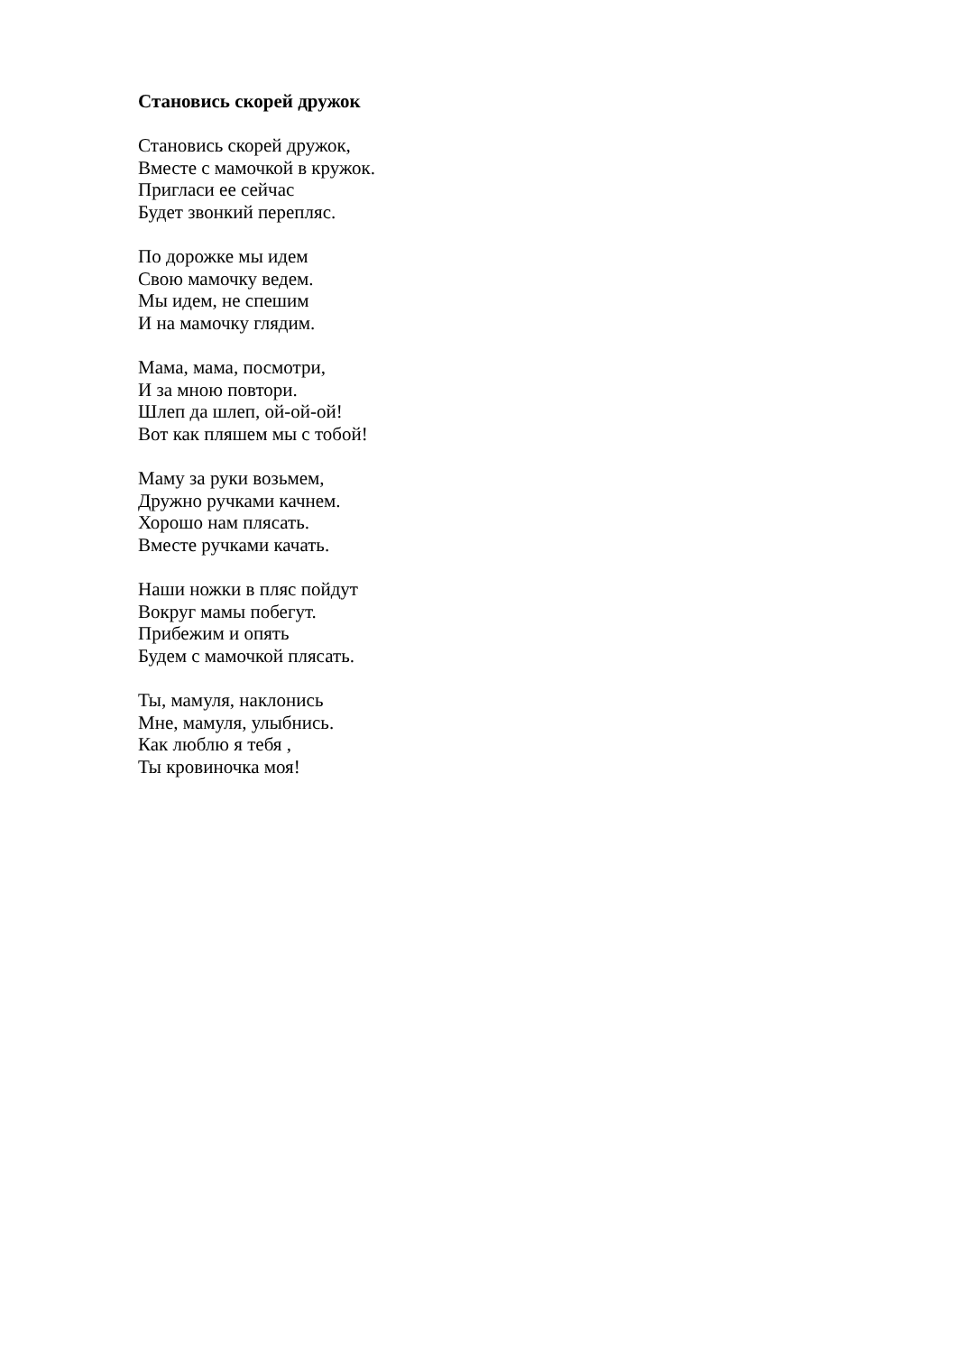Становись скорей дружок
Становись скорей дружок,
Вместе с мамочкой в кружок.
Пригласи ее сейчас
Будет звонкий перепляс.
По дорожке мы идем
Свою мамочку ведем.
Мы идем, не спешим
И на мамочку глядим.
Мама, мама, посмотри,
И за мною повтори.
Шлеп да шлеп, ой-ой-ой!
Вот как пляшем мы с тобой!
Маму за руки возьмем,
Дружно ручками качнем.
Хорошо нам плясать.
Вместе ручками качать.
Наши ножки в пляс пойдут
Вокруг мамы побегут.
Прибежим и опять
Будем с мамочкой плясать.
Ты, мамуля, наклонись
Мне, мамуля, улыбнись.
Как люблю я тебя ,
Ты кровиночка моя!